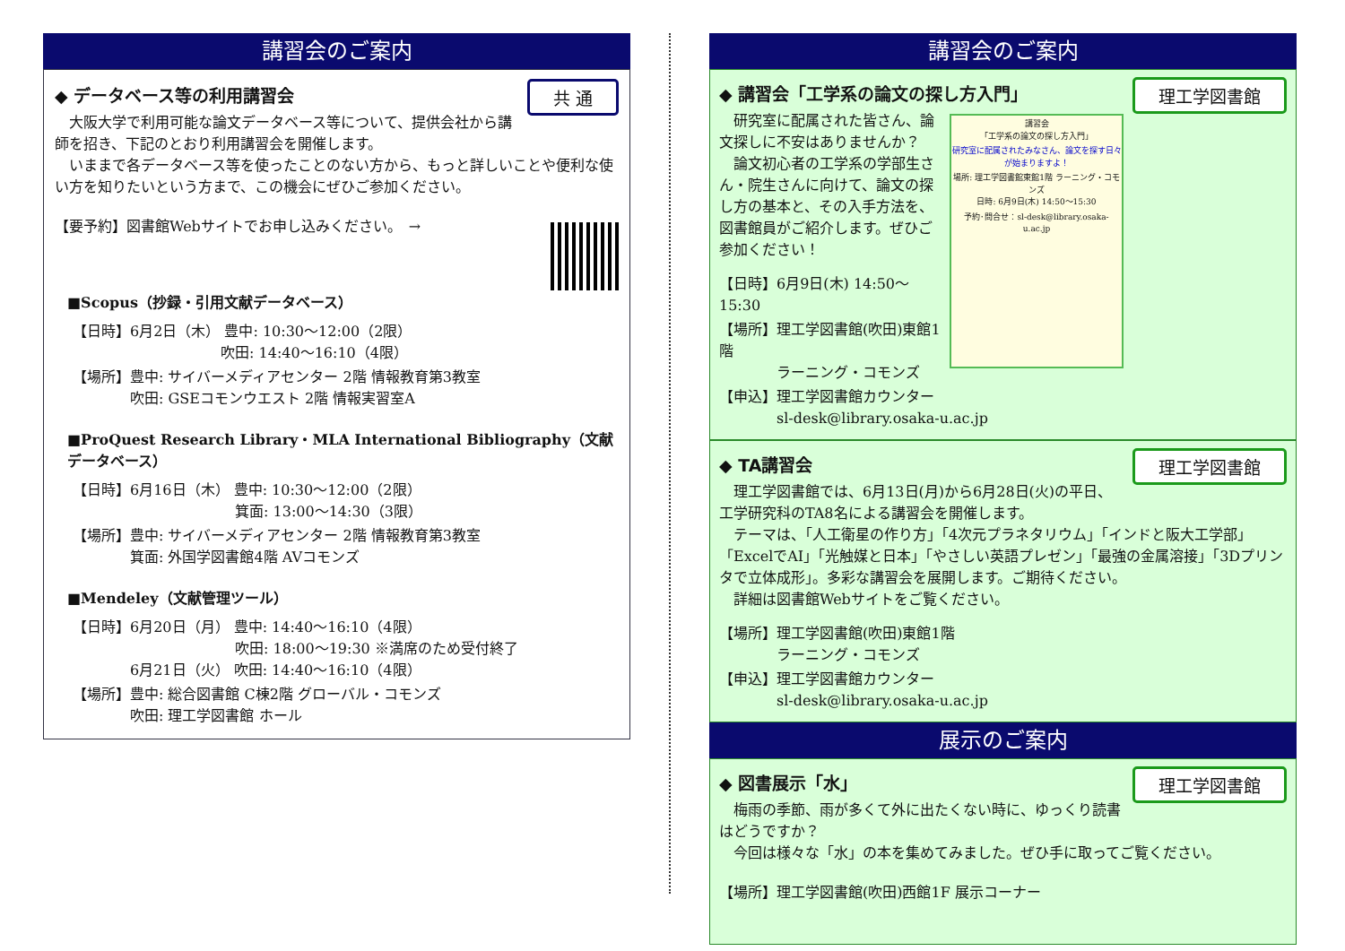講習会のご案内
共 通
◆ データベース等の利用講習会
　大阪大学で利用可能な論文データベース等について、提供会社から講師を招き、下記のとおり利用講習会を開催します。
　いままで各データベース等を使ったことのない方から、もっと詳しいことや便利な使い方を知りたいという方まで、この機会にぜひご参加ください。
【要予約】図書館Webサイトでお申し込みください。　→
■Scopus（抄録・引用文献データベース）
【日時】6月2日（木） 豊中: 10:30～12:00（2限）
　　　　　　　　　　 吹田: 14:40～16:10（4限）
【場所】豊中: サイバーメディアセンター 2階 情報教育第3教室
　　　　吹田: GSEコモンウエスト 2階 情報実習室A
■ProQuest Research Library・MLA International Bibliography（文献データベース）
【日時】6月16日（木） 豊中: 10:30～12:00（2限）
　　　　　　　　　　　 箕面: 13:00～14:30（3限）
【場所】豊中: サイバーメディアセンター 2階 情報教育第3教室
　　　　箕面: 外国学図書館4階 AVコモンズ
■Mendeley（文献管理ツール）
【日時】6月20日（月） 豊中: 14:40～16:10（4限）
　　　　　　　　　　　 吹田: 18:00～19:30 ※満席のため受付終了
　　　　6月21日（火） 吹田: 14:40～16:10（4限）
【場所】豊中: 総合図書館 C棟2階 グローバル・コモンズ
　　　　吹田: 理工学図書館 ホール
講習会のご案内
理工学図書館
◆ 講習会「工学系の論文の探し方入門」
講習会
「工学系の論文の探し方入門」
研究室に配属されたみなさん、論文を探す日々が始まりますよ！
場所: 理工学図書館東館1階 ラーニング・コモンズ
日時: 6月9日(木) 14:50～15:30
予約･問合せ：sl-desk@library.osaka-u.ac.jp
　研究室に配属された皆さん、論文探しに不安はありませんか？
　論文初心者の工学系の学部生さん・院生さんに向けて、論文の探し方の基本と、その入手方法を、図書館員がご紹介します。ぜひご参加ください！
【日時】6月9日(木) 14:50～15:30
【場所】理工学図書館(吹田)東館1階
　　　　ラーニング・コモンズ
【申込】理工学図書館カウンター
　　　　sl-desk@library.osaka-u.ac.jp
理工学図書館
◆ TA講習会
　理工学図書館では、6月13日(月)から6月28日(火)の平日、工学研究科のTA8名による講習会を開催します。
　テーマは、「人工衛星の作り方」「4次元プラネタリウム」「インドと阪大工学部」「ExcelでAI」「光触媒と日本」「やさしい英語プレゼン」「最強の金属溶接」「3Dプリンタで立体成形」。多彩な講習会を展開します。ご期待ください。
　詳細は図書館Webサイトをご覧ください。
【場所】理工学図書館(吹田)東館1階
　　　　ラーニング・コモンズ
【申込】理工学図書館カウンター
　　　　sl-desk@library.osaka-u.ac.jp
展示のご案内
理工学図書館
◆ 図書展示「水」
　梅雨の季節、雨が多くて外に出たくない時に、ゆっくり読書はどうですか？
　今回は様々な「水」の本を集めてみました。ぜひ手に取ってご覧ください。
【場所】理工学図書館(吹田)西館1F 展示コーナー